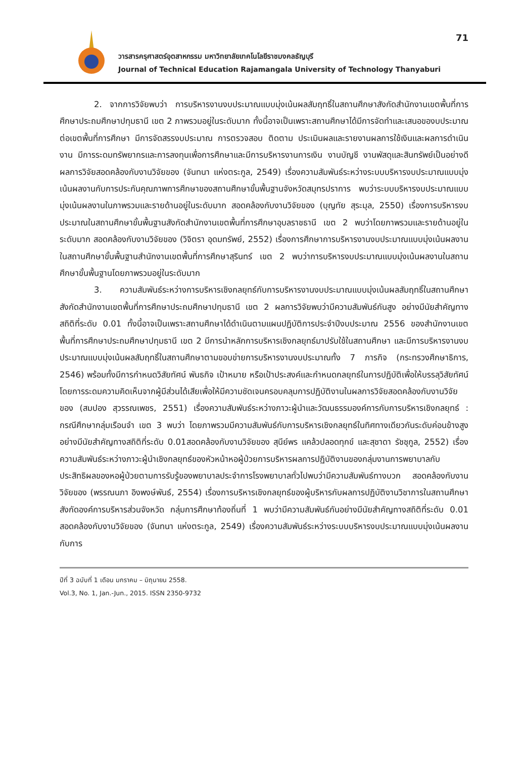วารสารครุศาสตร์อุตสาหกรรม มหาวิทยาลัยเทคโนโลยีราชมงคลธัญบุรี
Journal of Technical Education Rajamangala University of Technology Thanyaburi
71
2. จากการวิจัยพบว่า การบริหารงานงบประมาณแบบมุ่งเน้นผลสัมฤทธิ์ในสถานศึกษาสังกัดสำนักงานเขตพื้นที่การศึกษาประถมศึกษาปทุมธานี เขต 2 ภาพรวมอยู่ในระดับมาก ทั้งนี้อาจเป็นเพราะสถานศึกษาได้มีการจัดทำและเสนอของบประมาณต่อเขตพื้นที่การศึกษา มีการจัดสรรงบประมาณ การตรวจสอบ ติดตาม ประเมินผลและรายงานผลการใช้เงินและผลการดำเนินงาน มีการระดมทรัพยากรและการลงทุนเพื่อการศึกษาและมีการบริหารงานการเงิน งานบัญชี งานพัสดุและสินทรัพย์เป็นอย่างดี ผลการวิจัยสอดคล้องกับงานวิจัยของ (จันทนา แห่งตระกูล, 2549) เรื่องความสัมพันธ์ระหว่างระบบบริหารงบประมาณแบบมุ่งเน้นผลงานกับการประกันคุณภาพการศึกษาของสถานศึกษาขั้นพื้นฐานจังหวัดสมุทรปราการ พบว่าระบบบริหารงบประมาณแบบมุ่งเน้นผลงานในภาพรวมและรายด้านอยู่ในระดับมาก สอดคล้องกับงานวิจัยของ (บุญทัย สุระมุล, 2550) เรื่องการบริหารงบประมาณในสถานศึกษาขั้นพื้นฐานสังกัดสำนักงานเขตพื้นที่การศึกษาอุบลราชธานี เขต 2 พบว่าโดยภาพรวมและรายด้านอยู่ในระดับมาก สอดคล้องกับงานวิจัยของ (วิจิตรา อุดมทรัพย์, 2552) เรื่องการศึกษาการบริหารงานงบประมาณแบบมุ่งเน้นผลงานในสถานศึกษาขั้นพื้นฐานสำนักงานเขตพื้นที่การศึกษาสุรินทร์ เขต 2 พบว่าการบริหารงบประมาณแบบมุ่งเน้นผลงานในสถานศึกษาขั้นพื้นฐานโดยภาพรวมอยู่ในระดับมาก
3. ความสัมพันธ์ระหว่างการบริหารเชิงกลยุทธ์กับการบริหารงานงบประมาณแบบมุ่งเน้นผลสัมฤทธิ์ในสถานศึกษา สังกัดสำนักงานเขตพื้นที่การศึกษาประถมศึกษาปทุมธานี เขต 2 ผลการวิจัยพบว่ามีความสัมพันธ์กันสูง อย่างมีนัยสำคัญทางสถิติที่ระดับ 0.01 ทั้งนี้อาจเป็นเพราะสถานศึกษาได้ดำเนินตามแผนปฏิบัติการประจำปีงบประมาณ 2556 ของสำนักงานเขตพื้นที่การศึกษาประถมศึกษาปทุมธานี เขต 2 มีการนำหลักการบริหารเชิงกลยุทธ์มาปรับใช้ในสถานศึกษา และมีการบริหารงานงบประมาณแบบมุ่งเน้นผลสัมฤทธิ์ในสถานศึกษาตามขอบข่ายการบริหารงานงบประมาณทั้ง 7 ภารกิจ (กระทรวงศึกษาธิการ, 2546) พร้อมทั้งมีการกำหนดวิสัยทัศน์ พันธกิจ เป้าหมาย หรือเป้าประสงค์และกำหนดกลยุทธ์ในการปฏิบัติเพื่อให้บรรลุวิสัยทัศน์โดยการระดมความคิดเห็นจากผู้มีส่วนได้เสียเพื่อให้มีความชัดเจนครอบคลุมการปฏิบัติงานในผลการวิจัยสอดคล้องกับงานวิจัยของ (สมปอง สุวรรณเพชร, 2551) เรื่องความสัมพันธ์ระหว่างภาวะผู้นำและวัฒนธรรมองค์การกับการบริหารเชิงกลยุทธ์ : กรณีศึกษากลุ่มเรือนจำ เขต 3 พบว่า โดยภาพรวมมีความสัมพันธ์กับการบริหารเชิงกลยุทธ์ในทิศทางเดียวกันระดับค่อนข้างสูงอย่างมีนัยสำคัญทางสถิติที่ระดับ 0.01สอดคล้องกับงานวิจัยของ สุนีย์พร แคล้วปลอดทุกข์ และสุชาดา รัชชุกูล, 2552) เรื่องความสัมพันธ์ระหว่างภาวะผู้นำเชิงกลยุทธ์ของหัวหน้าหอผู้ป่วยการบริหารผลการปฏิบัติงานของกลุ่มงานการพยาบาลกับประสิทธิผลของหอผู้ป่วยตามการรับรู้ของพยาบาลประจำการโรงพยาบาลทั่วไปพบว่ามีความสัมพันธ์ทางบวก สอดคล้องกับงานวิจัยของ (พรรณนภา อิงพงษ์พันธ์, 2554) เรื่องการบริหารเชิงกลยุทธ์ของผู้บริหารกับผลการปฏิบัติงานวิชาการในสถานศึกษาสังกัดองค์การบริหารส่วนจังหวัด กลุ่มการศึกษาท้องถิ่นที่ 1 พบว่ามีความสัมพันธ์กันอย่างมีนัยสำคัญทางสถิติที่ระดับ 0.01 สอดคล้องกับงานวิจัยของ (จันทนา แห่งตระกูล, 2549) เรื่องความสัมพันธ์ระหว่างระบบบริหารงบประมาณแบบมุ่งเน้นผลงานกับการ
ปีที่ 3 ฉบับที่ 1 เดือน มกราคม – มิถุนายน 2558.
Vol.3, No. 1, Jan.-Jun., 2015. ISSN 2350-9732